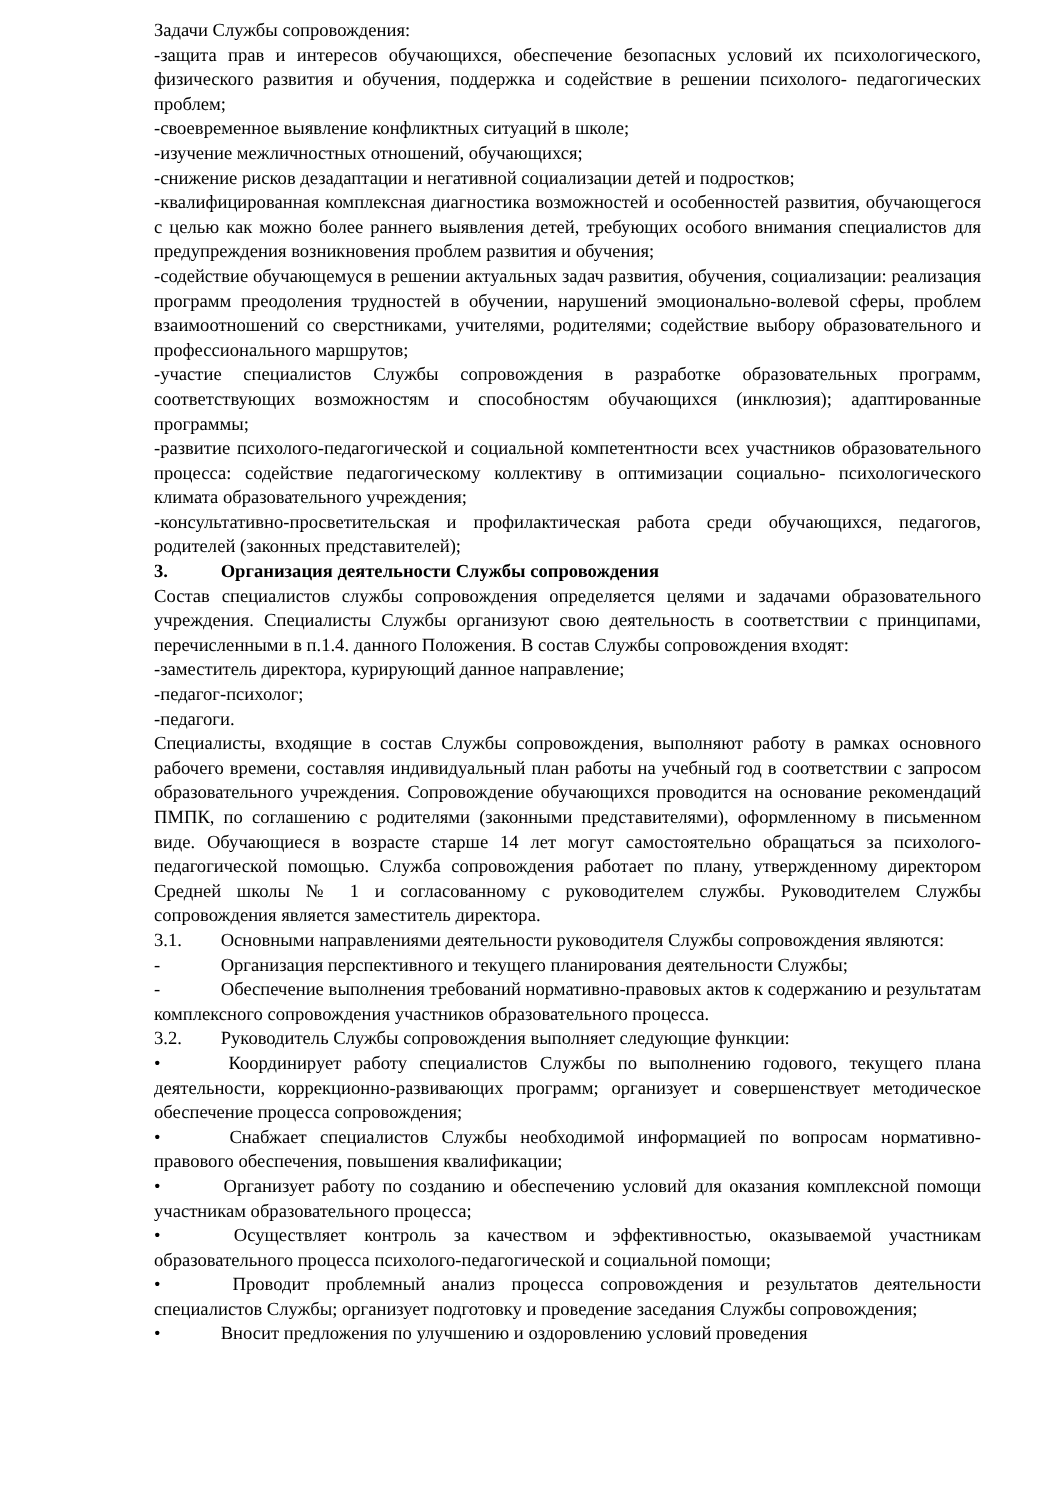Задачи Службы сопровождения:
-защита прав и интересов обучающихся, обеспечение безопасных условий их психологического, физического развития и обучения, поддержка и содействие в решении психолого- педагогических проблем;
-своевременное выявление конфликтных ситуаций в школе;
-изучение межличностных отношений, обучающихся;
-снижение рисков дезадаптации и негативной социализации детей и подростков;
-квалифицированная комплексная диагностика возможностей и особенностей развития, обучающегося с целью как можно более раннего выявления детей, требующих особого внимания специалистов для предупреждения возникновения проблем развития и обучения;
-содействие обучающемуся в решении актуальных задач развития, обучения, социализации: реализация программ преодоления трудностей в обучении, нарушений эмоционально-волевой сферы, проблем взаимоотношений со сверстниками, учителями, родителями; содействие выбору образовательного и профессионального маршрутов;
-участие специалистов Службы сопровождения в разработке образовательных программ, соответствующих возможностям и способностям обучающихся (инклюзия); адаптированные программы;
-развитие психолого-педагогической и социальной компетентности всех участников образовательного процесса: содействие педагогическому коллективу в оптимизации социально- психологического климата образовательного учреждения;
-консультативно-просветительская и профилактическая работа среди обучающихся, педагогов, родителей (законных представителей);
3. Организация деятельности Службы сопровождения
Состав специалистов службы сопровождения определяется целями и задачами образовательного учреждения. Специалисты Службы организуют свою деятельность в соответствии с принципами, перечисленными в п.1.4. данного Положения. В состав Службы сопровождения входят:
-заместитель директора, курирующий данное направление;
-педагог-психолог;
-педагоги.
Специалисты, входящие в состав Службы сопровождения, выполняют работу в рамках основного рабочего времени, составляя индивидуальный план работы на учебный год в соответствии с запросом образовательного учреждения. Сопровождение обучающихся проводится на основание рекомендаций ПМПК, по соглашению с родителями (законными представителями), оформленному в письменном виде. Обучающиеся в возрасте старше 14 лет могут самостоятельно обращаться за психолого-педагогической помощью. Служба сопровождения работает по плану, утвержденному директором Средней школы № 1 и согласованному с руководителем службы. Руководителем Службы сопровождения является заместитель директора.
3.1. Основными направлениями деятельности руководителя Службы сопровождения являются:
- Организация перспективного и текущего планирования деятельности Службы;
- Обеспечение выполнения требований нормативно-правовых актов к содержанию и результатам комплексного сопровождения участников образовательного процесса.
3.2. Руководитель Службы сопровождения выполняет следующие функции:
• Координирует работу специалистов Службы по выполнению годового, текущего плана деятельности, коррекционно-развивающих программ; организует и совершенствует методическое обеспечение процесса сопровождения;
• Снабжает специалистов Службы необходимой информацией по вопросам нормативно-правового обеспечения, повышения квалификации;
• Организует работу по созданию и обеспечению условий для оказания комплексной помощи участникам образовательного процесса;
• Осуществляет контроль за качеством и эффективностью, оказываемой участникам образовательного процесса психолого-педагогической и социальной помощи;
• Проводит проблемный анализ процесса сопровождения и результатов деятельности специалистов Службы; организует подготовку и проведение заседания Службы сопровождения;
• Вносит предложения по улучшению и оздоровлению условий проведения